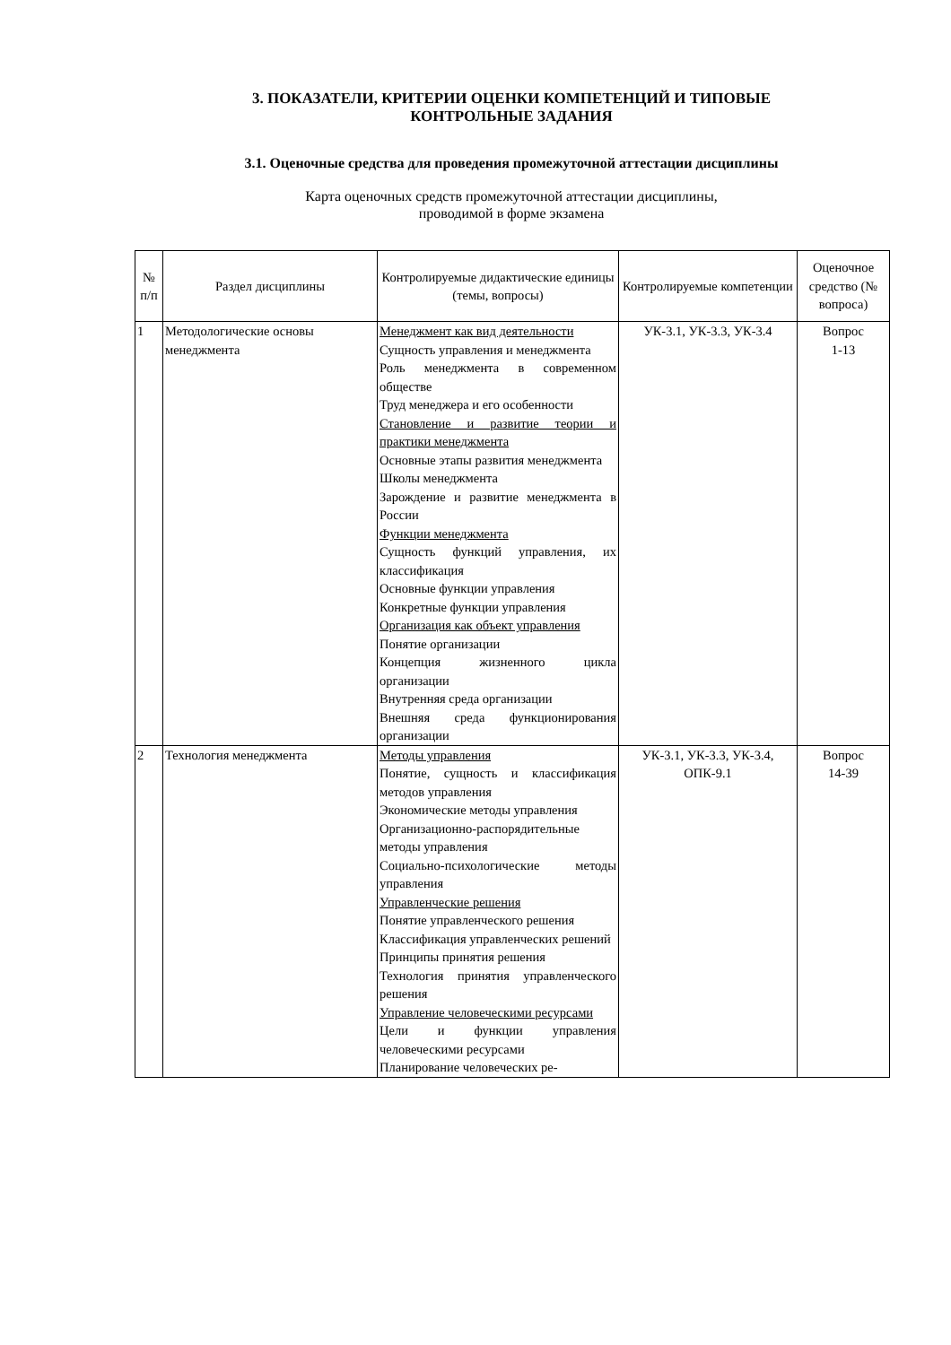3. ПОКАЗАТЕЛИ, КРИТЕРИИ ОЦЕНКИ КОМПЕТЕНЦИЙ И ТИПОВЫЕ
КОНТРОЛЬНЫЕ ЗАДАНИЯ
3.1. Оценочные средства для проведения промежуточной аттестации дисциплины
Карта оценочных средств промежуточной аттестации дисциплины,
проводимой в форме экзамена
| № п/п | Раздел дисциплины | Контролируемые дидактические единицы (темы, вопросы) | Контролируемые компетенции | Оценочное средство (№ вопроса) |
| --- | --- | --- | --- | --- |
| 1 | Методологические основы менеджмента | Менеджмент как вид деятельности Сущность управления и менеджмента Роль менеджмента в современном обществе Труд менеджера и его особенности Становление и развитие теории и практики менеджмента Основные этапы развития менеджмента Школы менеджмента Зарождение и развитие менеджмента в России Функции менеджмента Сущность функций управления, их классификация Основные функции управления Конкретные функции управления Организация как объект управления Понятие организации Концепция жизненного цикла организации Внутренняя среда организации Внешняя среда функционирования организации | УК-3.1, УК-3.3, УК-3.4 | Вопрос 1-13 |
| 2 | Технология менеджмента | Методы управления Понятие, сущность и классификация методов управления Экономические методы управления Организационно-распорядительные методы управления Социально-психологические методы управления Управленческие решения Понятие управленческого решения Классификация управленческих решений Принципы принятия решения Технология принятия управленческого решения Управление человеческими ресурсами Цели и функции управления человеческими ресурсами Планирование человеческих ре- | УК-3.1, УК-3.3, УК-3.4, ОПК-9.1 | Вопрос 14-39 |